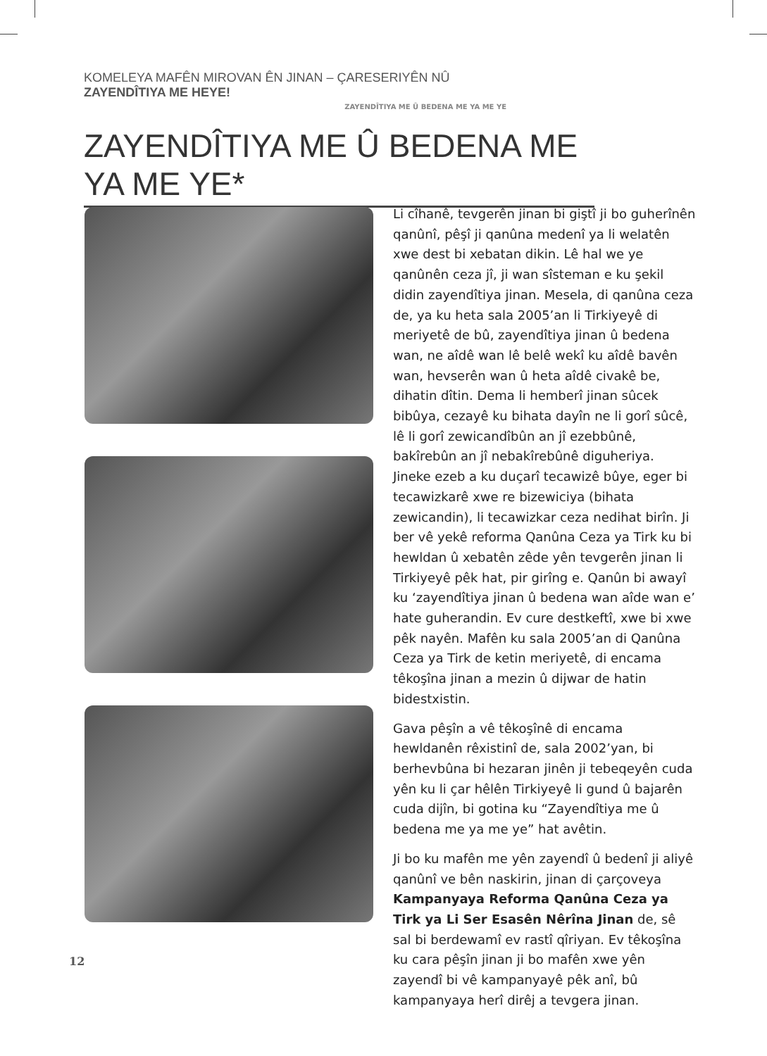KOMELEYA MAFÊN MIROVAN ÊN JINAN – ÇARESERIYÊN NÛ ZAYENDÎTIYA ME HEYE!
ZAYENDÎTIYA ME Û BEDENA ME YA ME YE
ZAYENDÎTIYA ME Û BEDENA ME YA ME YE*
Li cîhanê, tevgerên jinan bi giştî ji bo guherînên qanûnî, pêşî ji qanûna medenî ya li welatên xwe dest bi xebatan dikin. Lê hal we ye qanûnên ceza jî, ji wan sîsteman e ku şekil didin zayendîtiya jinan. Mesela, di qanûna ceza de, ya ku heta sala 2005’an li Tirkiyeyê di meriyetê de bû, zayendîtiya jinan û bedena wan, ne aîdê wan lê belê wekî ku aîdê bavên wan, hevserên wan û heta aîdê civakê be, dihatin dîtin. Dema li hemberî jinan sûcek bibûya, cezayê ku bihata dayîn ne li gorî sûcê, lê li gorî zewicandîbûn an jî ezebbûnê, bakîrebûn an jî nebakîrebûnê diguheriya. Jineke ezeb a ku duçarî tecawizê bûye, eger bi tecawizkarê xwe re bizewiciya (bihata zewicandin), li tecawizkar ceza nedihat birîn. Ji ber vê yekê reforma Qanûna Ceza ya Tirk ku bi hewldan û xebatên zêde yên tevgerên jinan li Tirkiyeyê pêk hat, pir girîng e. Qanûn bi awayî ku ‘zayendîtiya jinan û bedena wan aîde wan e’ hate guherandin. Ev cure destkeftî, xwe bi xwe pêk nayên. Mafên ku sala 2005’an di Qanûna Ceza ya Tirk de ketin meriyetê, di encama têkoşîna jinan a mezin û dijwar de hatin bidestxistin.
Gava pêşîn a vê têkoşînê di encama hewldanên rêxistinî de, sala 2002’yan, bi berhevbûna bi hezaran jinên ji tebeqeyên cuda yên ku li çar hêlên Tirkiyeyê li gund û bajarên cuda dijîn, bi gotina ku “Zayendîtiya me û bedena me ya me ye” hat avêtin.
Ji bo ku mafên me yên zayendî û bedenî ji aliyê qanûnî ve bên naskirin, jinan di çarçoveya Kampanyaya Reforma Qanûna Ceza ya Tirk ya Li Ser Esasên Nêrîna Jinan de, sê sal bi berdewamî ev rastî qîriyan. Ev têkoşîna ku cara pêşîn jinan ji bo mafên xwe yên zayendî bi vê kampanyayê pêk anî, bû kampanyaya herî dirêj a tevgera jinan.
12